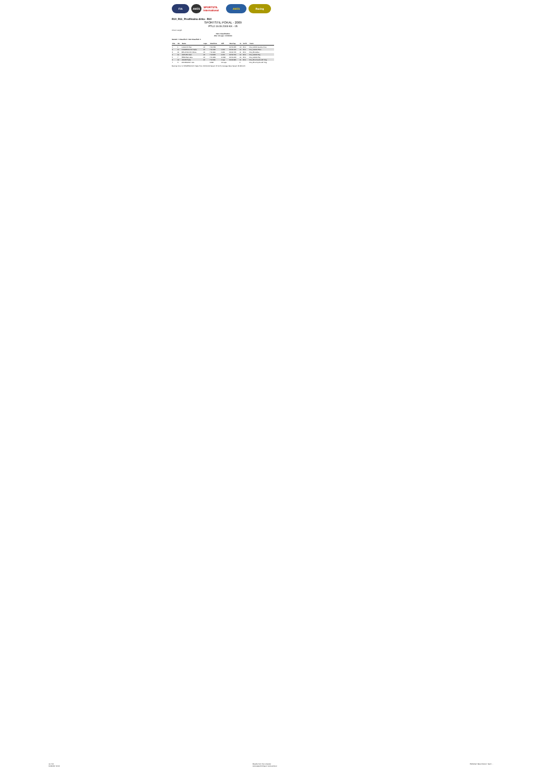FIA AMZS SPORTSTIL International
AMZS Racing
R10_R11_Predfinalna dirka - R10
SPORTSTIL POKAL - 2009
PTUJ 19.09.2009 KK - 05
Circuit: Length:
Race classification
After 13 Laps • 10:29.534
Started: 7 Classified: 7 Not Classified: 0
| Pos | No | Name | Laps | Total time | Diff | Best lap | In | km/h | Team |
| --- | --- | --- | --- | --- | --- | --- | --- | --- | --- |
| 1 | 1 | LUGOVIĆ Žan | 13 | 7:09.789 | | 32:50.235 | 13 | 95.4 | FIG_KAMO Granite Fires |
| 2 | 11 | STAMENKOVIĆ Saša | 13 | 7:11.095 | 1.152 | 32:20.040 | 10 | 96.4 | FIG_KAMO PS11 |
| 3 | 12 | BELOVSOVIĆ Nikola | 13 | 7:11.904 | 2.262 | 32:42.725 | 11 | 95.4 | FIG_Rhozieba |
| 4 | 10 | JAPLJEC Aleš | 13 | 7:13.665 | 4.150 | 32:54.760 | 10 | 95.4 | FIG_KAMO Ptuj |
| 5 | 7 | ŠEBLEGA Jaka | 13 | 7:21.280 | 11.392 | 32:31.243 | 10 | 95.4 | FIG_KAMO Ptuj |
| 6 | 14 | JANJIR Šaša | 12 | 7:12.341 | 1 Lap | 32:42.995 | 11 | 95.4 | FIG_Rhod Cycle GP Vlog |
| 7 | 3 | ANDRIJANIĆ Jure | | 3.499 | 10 Laps | | 2 | | FIG_Rhod Cycle GP Vlog |
Best lap time: 11 STAMENKOVIĆ Saša Time: 32:20.040 Speed: 97 km/h | Average Race Speed: 95.88 km/h
ver. 8.4
19.09.09 / 10:10 Results from: the computer
www.speed-timing.si • www.amzs.si Published: Race Director: Sport: ...